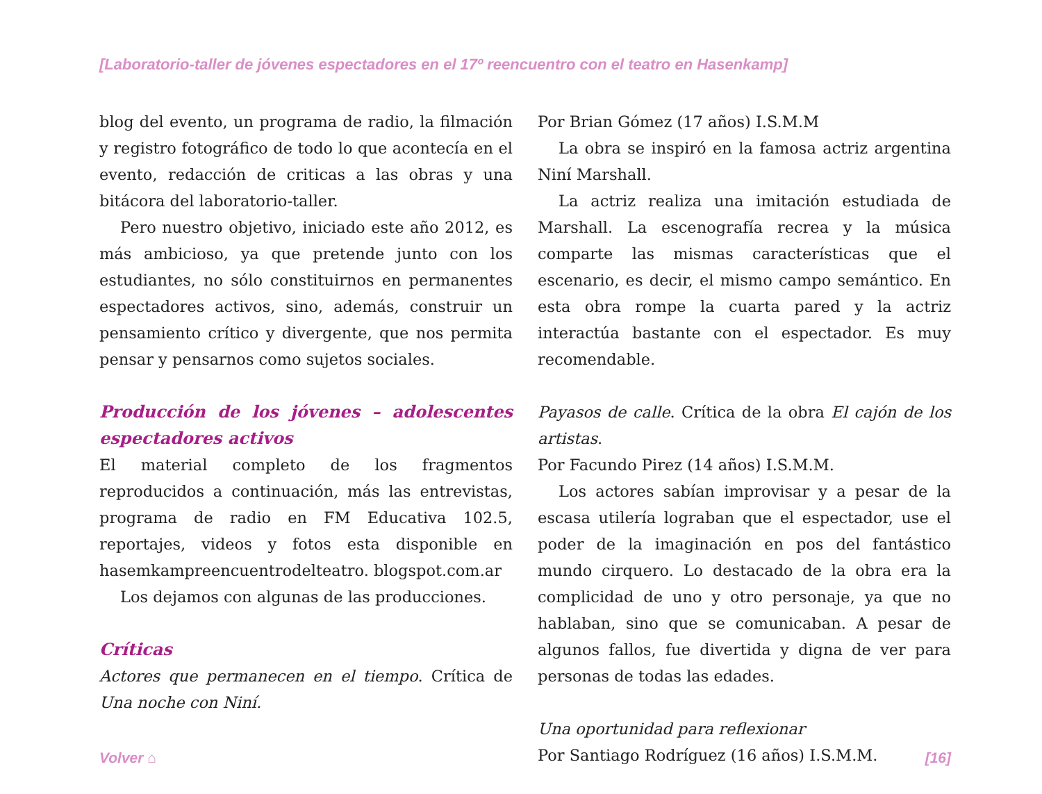[Laboratorio-taller de jóvenes espectadores en el 17º reencuentro con el teatro en Hasenkamp]
blog del evento, un programa de radio, la filmación y registro fotográfico de todo lo que acontecía en el evento, redacción de criticas a las obras y una bitácora del laboratorio-taller.
Pero nuestro objetivo, iniciado este año 2012, es más ambicioso, ya que pretende junto con los estudiantes, no sólo constituirnos en permanentes espectadores activos, sino, además, construir un pensamiento crítico y divergente, que nos permita pensar y pensarnos como sujetos sociales.
Producción de los jóvenes – adolescentes espectadores activos
El material completo de los fragmentos reproducidos a continuación, más las entrevistas, programa de radio en FM Educativa 102.5, reportajes, videos y fotos esta disponible en hasemkampreencuentrodelteatro. blogspot.com.ar
Los dejamos con algunas de las producciones.
Críticas
Actores que permanecen en el tiempo. Crítica de Una noche con Niní.
Por Brian Gómez (17 años) I.S.M.M
La obra se inspiró en la famosa actriz argentina Niní Marshall.
La actriz realiza una imitación estudiada de Marshall. La escenografía recrea y la música comparte las mismas características que el escenario, es decir, el mismo campo semántico. En esta obra rompe la cuarta pared y la actriz interactúa bastante con el espectador. Es muy recomendable.
Payasos de calle. Crítica de la obra El cajón de los artistas.
Por Facundo Pirez (14 años) I.S.M.M.
Los actores sabían improvisar y a pesar de la escasa utilería lograban que el espectador, use el poder de la imaginación en pos del fantástico mundo cirquero. Lo destacado de la obra era la complicidad de uno y otro personaje, ya que no hablaban, sino que se comunicaban. A pesar de algunos fallos, fue divertida y digna de ver para personas de todas las edades.
Una oportunidad para reflexionar
Por Santiago Rodríguez (16 años) I.S.M.M.
Volver ⌂ [16]